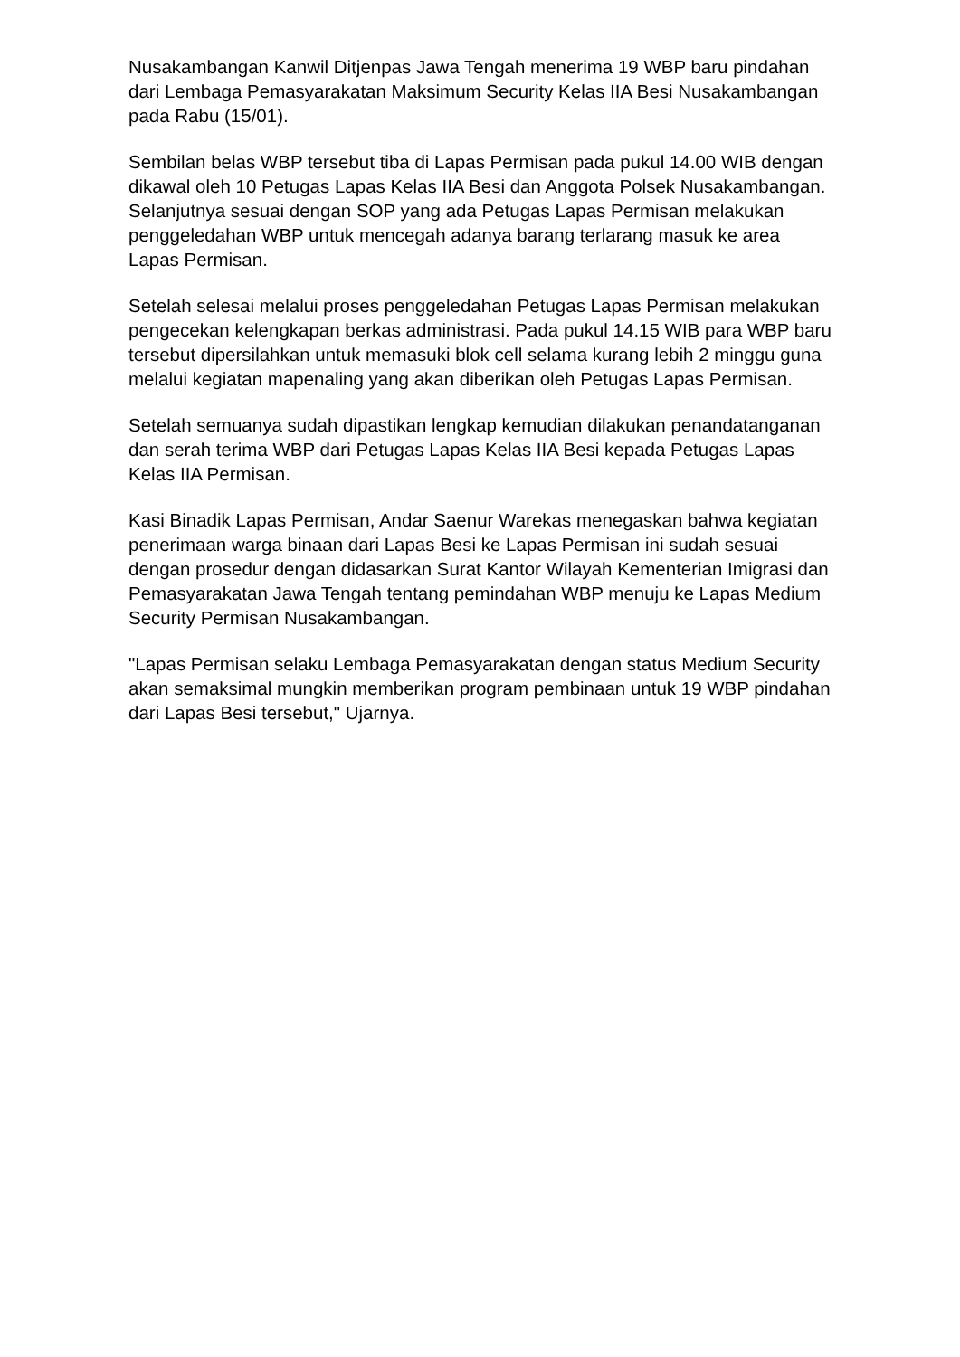Nusakambangan Kanwil Ditjenpas Jawa Tengah menerima 19 WBP baru pindahan dari Lembaga Pemasyarakatan Maksimum Security Kelas IIA Besi Nusakambangan pada Rabu (15/01).
Sembilan belas WBP tersebut tiba di Lapas Permisan pada pukul 14.00 WIB dengan dikawal oleh 10 Petugas Lapas Kelas IIA Besi dan Anggota Polsek Nusakambangan. Selanjutnya sesuai dengan SOP yang ada Petugas Lapas Permisan melakukan penggeledahan WBP untuk mencegah adanya barang terlarang masuk ke area Lapas Permisan.
Setelah selesai melalui proses penggeledahan Petugas Lapas Permisan melakukan pengecekan kelengkapan berkas administrasi. Pada pukul 14.15 WIB para WBP baru tersebut dipersilahkan untuk memasuki blok cell selama kurang lebih 2 minggu guna melalui kegiatan mapenaling yang akan diberikan oleh Petugas Lapas Permisan.
Setelah semuanya sudah dipastikan lengkap kemudian dilakukan penandatanganan dan serah terima WBP dari Petugas Lapas Kelas IIA Besi kepada Petugas Lapas Kelas IIA Permisan.
Kasi Binadik Lapas Permisan, Andar Saenur Warekas menegaskan bahwa kegiatan penerimaan warga binaan dari Lapas Besi ke Lapas Permisan ini sudah sesuai dengan prosedur dengan didasarkan Surat Kantor Wilayah Kementerian Imigrasi dan Pemasyarakatan Jawa Tengah tentang pemindahan WBP menuju ke Lapas Medium Security Permisan Nusakambangan.
"Lapas Permisan selaku Lembaga Pemasyarakatan dengan status Medium Security akan semaksimal mungkin memberikan program pembinaan untuk 19 WBP pindahan dari Lapas Besi tersebut," Ujarnya.